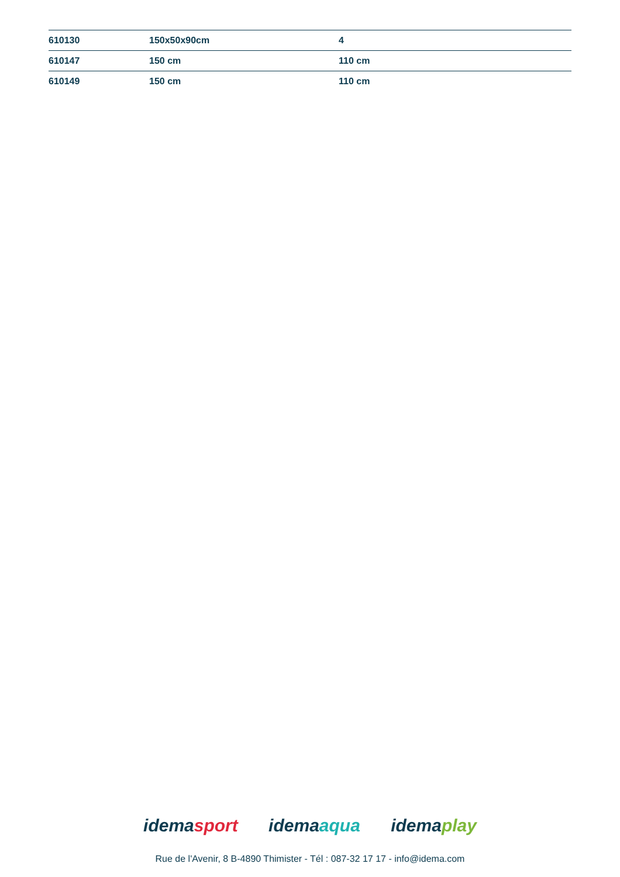| 610130 | 150x50x90cm | 4 |
| 610147 | 150 cm | 110 cm |
| 610149 | 150 cm | 110 cm |
idemasport idemaaqua idemaplay
Rue de l'Avenir, 8 B-4890 Thimister - Tél : 087-32 17 17 - info@idema.com